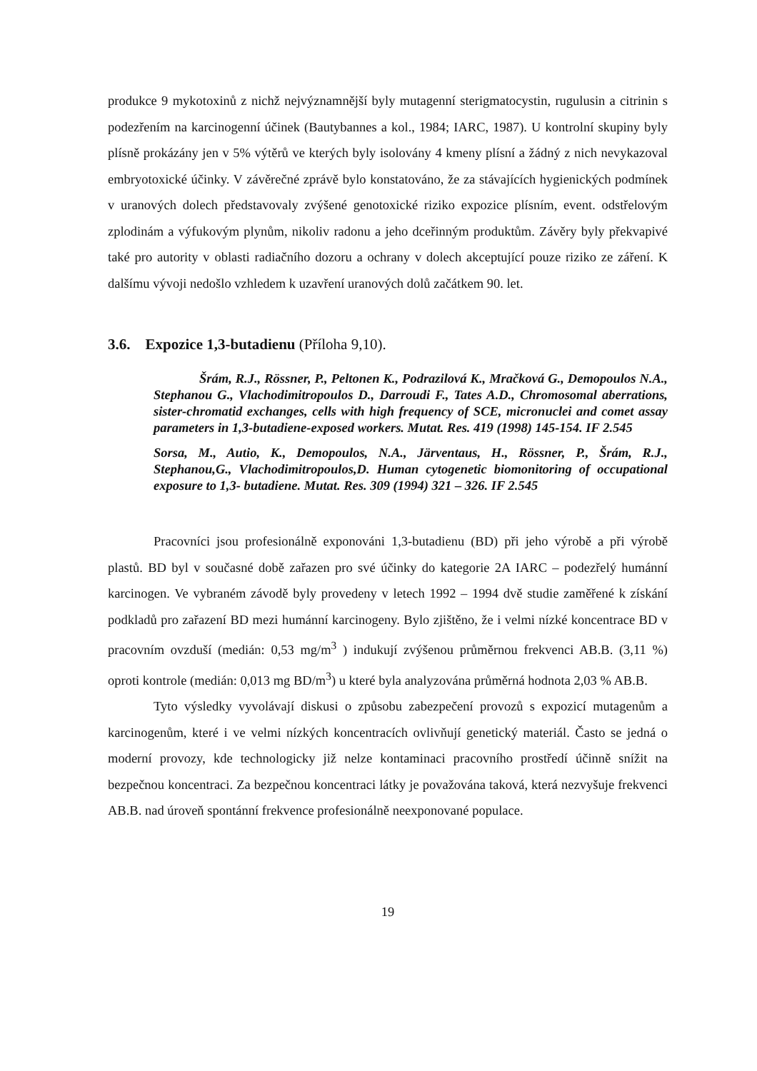produkce 9 mykotoxinů z nichž nejvýznamnější byly mutagenní sterigmatocystin, rugulusin a citrinin s podezřením na karcinogenní účinek (Bautybannes a kol., 1984; IARC, 1987). U kontrolní skupiny byly plísně prokázány jen v 5% výtěrů ve kterých byly isolovány 4 kmeny plísní a žádný z nich nevykazoval embryotoxické účinky. V závěrečné zprávě bylo konstatováno, že za stávajících hygienických podmínek v uranových dolech představovaly zvýšené genotoxické riziko expozice plísním, event. odstřelovým zplodinám a výfukovým plynům, nikoliv radonu a jeho dceřinným produktům. Závěry byly překvapivé také pro autority v oblasti radiačního dozoru a ochrany v dolech akceptující pouze riziko ze záření. K dalšímu vývoji nedošlo vzhledem k uzavření uranových dolů začátkem 90. let.
3.6. Expozice 1,3-butadienu (Příloha 9,10).
Šrám, R.J., Rössner, P., Peltonen K., Podrazilová K., Mračková G., Demopoulos N.A., Stephanou G., Vlachodimitropoulos D., Darroudi F., Tates A.D., Chromosomal aberrations, sister-chromatid exchanges, cells with high frequency of SCE, micronuclei and comet assay parameters in 1,3-butadiene-exposed workers. Mutat. Res. 419 (1998) 145-154. IF 2.545
Sorsa, M., Autio, K., Demopoulos, N.A., Järventaus, H., Rössner, P., Šrám, R.J., Stephanou,G., Vlachodimitropoulos,D. Human cytogenetic biomonitoring of occupational exposure to 1,3- butadiene. Mutat. Res. 309 (1994) 321 – 326. IF 2.545
Pracovníci jsou profesionálně exponováni 1,3-butadienu (BD) při jeho výrobě a při výrobě plastů. BD byl v současné době zařazen pro své účinky do kategorie 2A IARC – podezřelý humánní karcinogen. Ve vybraném závodě byly provedeny v letech 1992 – 1994 dvě studie zaměřené k získání podkladů pro zařazení BD mezi humánní karcinogeny. Bylo zjištěno, že i velmi nízké koncentrace BD v pracovním ovzduší (medián: 0,53 mg/m<sup>3</sup> ) indukují zvýšenou průměrnou frekvenci AB.B. (3,11 %) oproti kontrole (medián: 0,013 mg BD/m<sup>3</sup>) u které byla analyzována průměrná hodnota 2,03 % AB.B.
Tyto výsledky vyvolávají diskusi o způsobu zabezpečení provozů s expozicí mutagenům a karcinogenům, které i ve velmi nízkých koncentracích ovlivňují genetický materiál. Často se jedná o moderní provozy, kde technologicky již nelze kontaminaci pracovního prostředí účinně snížit na bezpečnou koncentraci. Za bezpečnou koncentraci látky je považována taková, která nezvyšuje frekvenci AB.B. nad úroveň spontánní frekvence profesionálně neexponované populace.
19